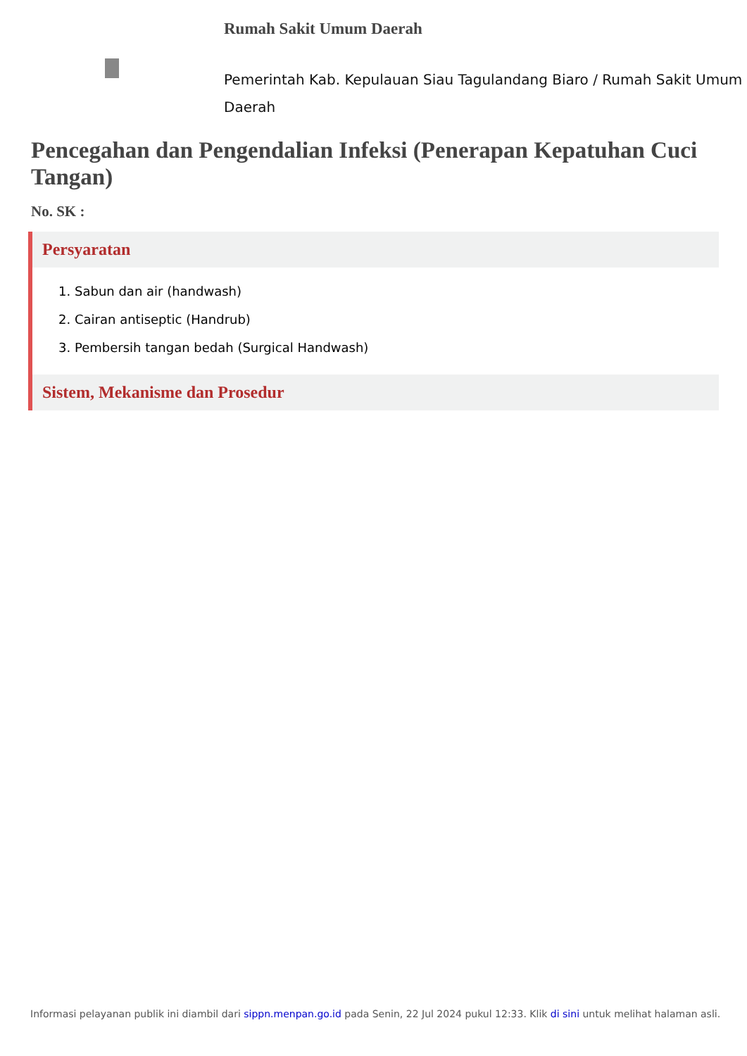Rumah Sakit Umum Daerah
Pemerintah Kab. Kepulauan Siau Tagulandang Biaro / Rumah Sakit Umum Daerah
Pencegahan dan Pengendalian Infeksi (Penerapan Kepatuhan Cuci Tangan)
No. SK :
Persyaratan
1. Sabun dan air (handwash)
2. Cairan antiseptic (Handrub)
3. Pembersih tangan bedah (Surgical Handwash)
Sistem, Mekanisme dan Prosedur
Informasi pelayanan publik ini diambil dari sippn.menpan.go.id pada Senin, 22 Jul 2024 pukul 12:33. Klik di sini untuk melihat halaman asli.